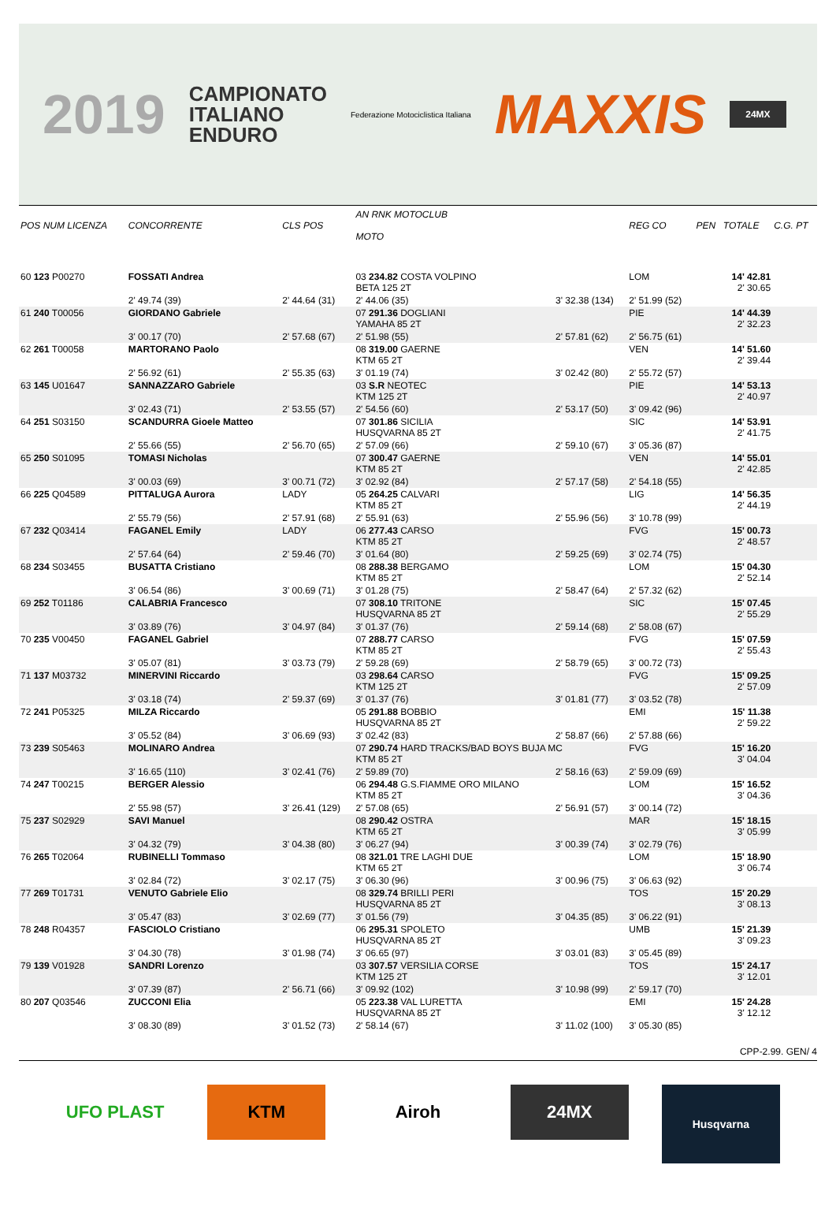2019 CAMPIONATO
ITALIANO
ENDURO Federazione Motociclistica Italiana MAXXIS 24MX
| POS NUM LICENZA | CONCORRENTE | CLS POS | AN RNK MOTOCLUB MOTO | | REG CO | PEN | TOTALE | C.G. PT |
| --- | --- | --- | --- | --- | --- | --- | --- | --- |
| 60 123 P00270 | FOSSATI Andrea | | 03 234.82 COSTA VOLPINO BETA 125 2T | | LOM | | 14' 42.81 2' 30.65 | |
| | 2' 49.74 (39) | 2' 44.64 (31) | 2' 44.06 (35) | 3' 32.38 (134) | 2' 51.99 (52) | | | |
| 61 240 T00056 | GIORDANO Gabriele | | 07 291.36 DOGLIANI YAMAHA 85 2T | | PIE | | 14' 44.39 2' 32.23 | |
| | 3' 00.17 (70) | 2' 57.68 (67) | 2' 51.98 (55) | 2' 57.81 (62) | 2' 56.75 (61) | | | |
| 62 261 T00058 | MARTORANO Paolo | | 08 319.00 GAERNE KTM 65 2T | | VEN | | 14' 51.60 2' 39.44 | |
| | 2' 56.92 (61) | 2' 55.35 (63) | 3' 01.19 (74) | 3' 02.42 (80) | 2' 55.72 (57) | | | |
| 63 145 U01647 | SANNAZZARO Gabriele | | 03 S.R NEOTEC KTM 125 2T | | PIE | | 14' 53.13 2' 40.97 | |
| | 3' 02.43 (71) | 2' 53.55 (57) | 2' 54.56 (60) | 2' 53.17 (50) | 3' 09.42 (96) | | | |
| 64 251 S03150 | SCANDURRA Gioele Matteo | | 07 301.86 SICILIA HUSQVARNA 85 2T | | SIC | | 14' 53.91 2' 41.75 | |
| | 2' 55.66 (55) | 2' 56.70 (65) | 2' 57.09 (66) | 2' 59.10 (67) | 3' 05.36 (87) | | | |
| 65 250 S01095 | TOMASI Nicholas | | 07 300.47 GAERNE KTM 85 2T | | VEN | | 14' 55.01 2' 42.85 | |
| | 3' 00.03 (69) | 3' 00.71 (72) | 3' 02.92 (84) | 2' 57.17 (58) | 2' 54.18 (55) | | | |
| 66 225 Q04589 | PITTALUGA Aurora | LADY | 05 264.25 CALVARI KTM 85 2T | | LIG | | 14' 56.35 2' 44.19 | |
| | 2' 55.79 (56) | 2' 57.91 (68) | 2' 55.91 (63) | 2' 55.96 (56) | 3' 10.78 (99) | | | |
| 67 232 Q03414 | FAGANEL Emily | LADY | 06 277.43 CARSO KTM 85 2T | | FVG | | 15' 00.73 2' 48.57 | |
| | 2' 57.64 (64) | 2' 59.46 (70) | 3' 01.64 (80) | 2' 59.25 (69) | 3' 02.74 (75) | | | |
| 68 234 S03455 | BUSATTA Cristiano | | 08 288.38 BERGAMO KTM 85 2T | | LOM | | 15' 04.30 2' 52.14 | |
| | 3' 06.54 (86) | 3' 00.69 (71) | 3' 01.28 (75) | 2' 58.47 (64) | 2' 57.32 (62) | | | |
| 69 252 T01186 | CALABRIA Francesco | | 07 308.10 TRITONE HUSQVARNA 85 2T | | SIC | | 15' 07.45 2' 55.29 | |
| | 3' 03.89 (76) | 3' 04.97 (84) | 3' 01.37 (76) | 2' 59.14 (68) | 2' 58.08 (67) | | | |
| 70 235 V00450 | FAGANEL Gabriel | | 07 288.77 CARSO KTM 85 2T | | FVG | | 15' 07.59 2' 55.43 | |
| | 3' 05.07 (81) | 3' 03.73 (79) | 2' 59.28 (69) | 2' 58.79 (65) | 3' 00.72 (73) | | | |
| 71 137 M03732 | MINERVINI Riccardo | | 03 298.64 CARSO KTM 125 2T | | FVG | | 15' 09.25 2' 57.09 | |
| | 3' 03.18 (74) | 2' 59.37 (69) | 3' 01.37 (76) | 3' 01.81 (77) | 3' 03.52 (78) | | | |
| 72 241 P05325 | MILZA Riccardo | | 05 291.88 BOBBIO HUSQVARNA 85 2T | | EMI | | 15' 11.38 2' 59.22 | |
| | 3' 05.52 (84) | 3' 06.69 (93) | 3' 02.42 (83) | 2' 58.87 (66) | 2' 57.88 (66) | | | |
| 73 239 S05463 | MOLINARO Andrea | | 07 290.74 HARD TRACKS/BAD BOYS BUJA MC KTM 85 2T | | FVG | | 15' 16.20 3' 04.04 | |
| | 3' 16.65 (110) | 3' 02.41 (76) | 2' 59.89 (70) | 2' 58.16 (63) | 2' 59.09 (69) | | | |
| 74 247 T00215 | BERGER Alessio | | 06 294.48 G.S.FIAMME ORO MILANO KTM 85 2T | | LOM | | 15' 16.52 3' 04.36 | |
| | 2' 55.98 (57) | 3' 26.41 (129) | 2' 57.08 (65) | 2' 56.91 (57) | 3' 00.14 (72) | | | |
| 75 237 S02929 | SAVI Manuel | | 08 290.42 OSTRA KTM 65 2T | | MAR | | 15' 18.15 3' 05.99 | |
| | 3' 04.32 (79) | 3' 04.38 (80) | 3' 06.27 (94) | 3' 00.39 (74) | 3' 02.79 (76) | | | |
| 76 265 T02064 | RUBINELLI Tommaso | | 08 321.01 TRE LAGHI DUE KTM 65 2T | | LOM | | 15' 18.90 3' 06.74 | |
| | 3' 02.84 (72) | 3' 02.17 (75) | 3' 06.30 (96) | 3' 00.96 (75) | 3' 06.63 (92) | | | |
| 77 269 T01731 | VENUTO Gabriele Elio | | 08 329.74 BRILLI PERI HUSQVARNA 85 2T | | TOS | | 15' 20.29 3' 08.13 | |
| | 3' 05.47 (83) | 3' 02.69 (77) | 3' 01.56 (79) | 3' 04.35 (85) | 3' 06.22 (91) | | | |
| 78 248 R04357 | FASCIOLO Cristiano | | 06 295.31 SPOLETO HUSQVARNA 85 2T | | UMB | | 15' 21.39 3' 09.23 | |
| | 3' 04.30 (78) | 3' 01.98 (74) | 3' 06.65 (97) | 3' 03.01 (83) | 3' 05.45 (89) | | | |
| 79 139 V01928 | SANDRI Lorenzo | | 03 307.57 VERSILIA CORSE KTM 125 2T | | TOS | | 15' 24.17 3' 12.01 | |
| | 3' 07.39 (87) | 2' 56.71 (66) | 3' 09.92 (102) | 3' 10.98 (99) | 2' 59.17 (70) | | | |
| 80 207 Q03546 | ZUCCONI Elia | | 05 223.38 VAL LURETTA HUSQVARNA 85 2T | | EMI | | 15' 24.28 3' 12.12 | |
| | 3' 08.30 (89) | 3' 01.52 (73) | 2' 58.14 (67) | 3' 11.02 (100) | 3' 05.30 (85) | | | |
CPP-2.99. GEN/ 4
UFO PLAST KTM Airoh 24MX
Husqvarna